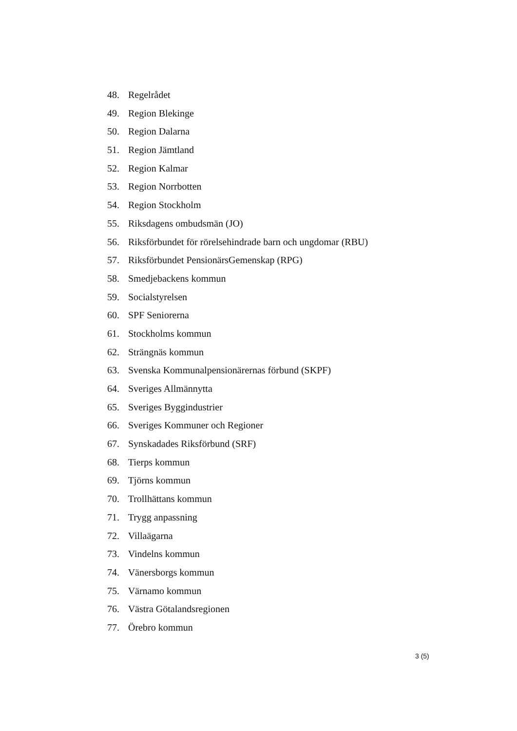48. Regelrådet
49. Region Blekinge
50. Region Dalarna
51. Region Jämtland
52. Region Kalmar
53. Region Norrbotten
54. Region Stockholm
55. Riksdagens ombudsmän (JO)
56. Riksförbundet för rörelsehindrade barn och ungdomar (RBU)
57. Riksförbundet PensionärsGemenskap (RPG)
58. Smedjebackens kommun
59. Socialstyrelsen
60. SPF Seniorerna
61. Stockholms kommun
62. Strängnäs kommun
63. Svenska Kommunalpensionärernas förbund (SKPF)
64. Sveriges Allmännytta
65. Sveriges Byggindustrier
66. Sveriges Kommuner och Regioner
67. Synskadades Riksförbund (SRF)
68. Tierps kommun
69. Tjörns kommun
70. Trollhättans kommun
71. Trygg anpassning
72. Villaägarna
73. Vindelns kommun
74. Vänersborgs kommun
75. Värnamo kommun
76. Västra Götalandsregionen
77. Örebro kommun
3 (5)